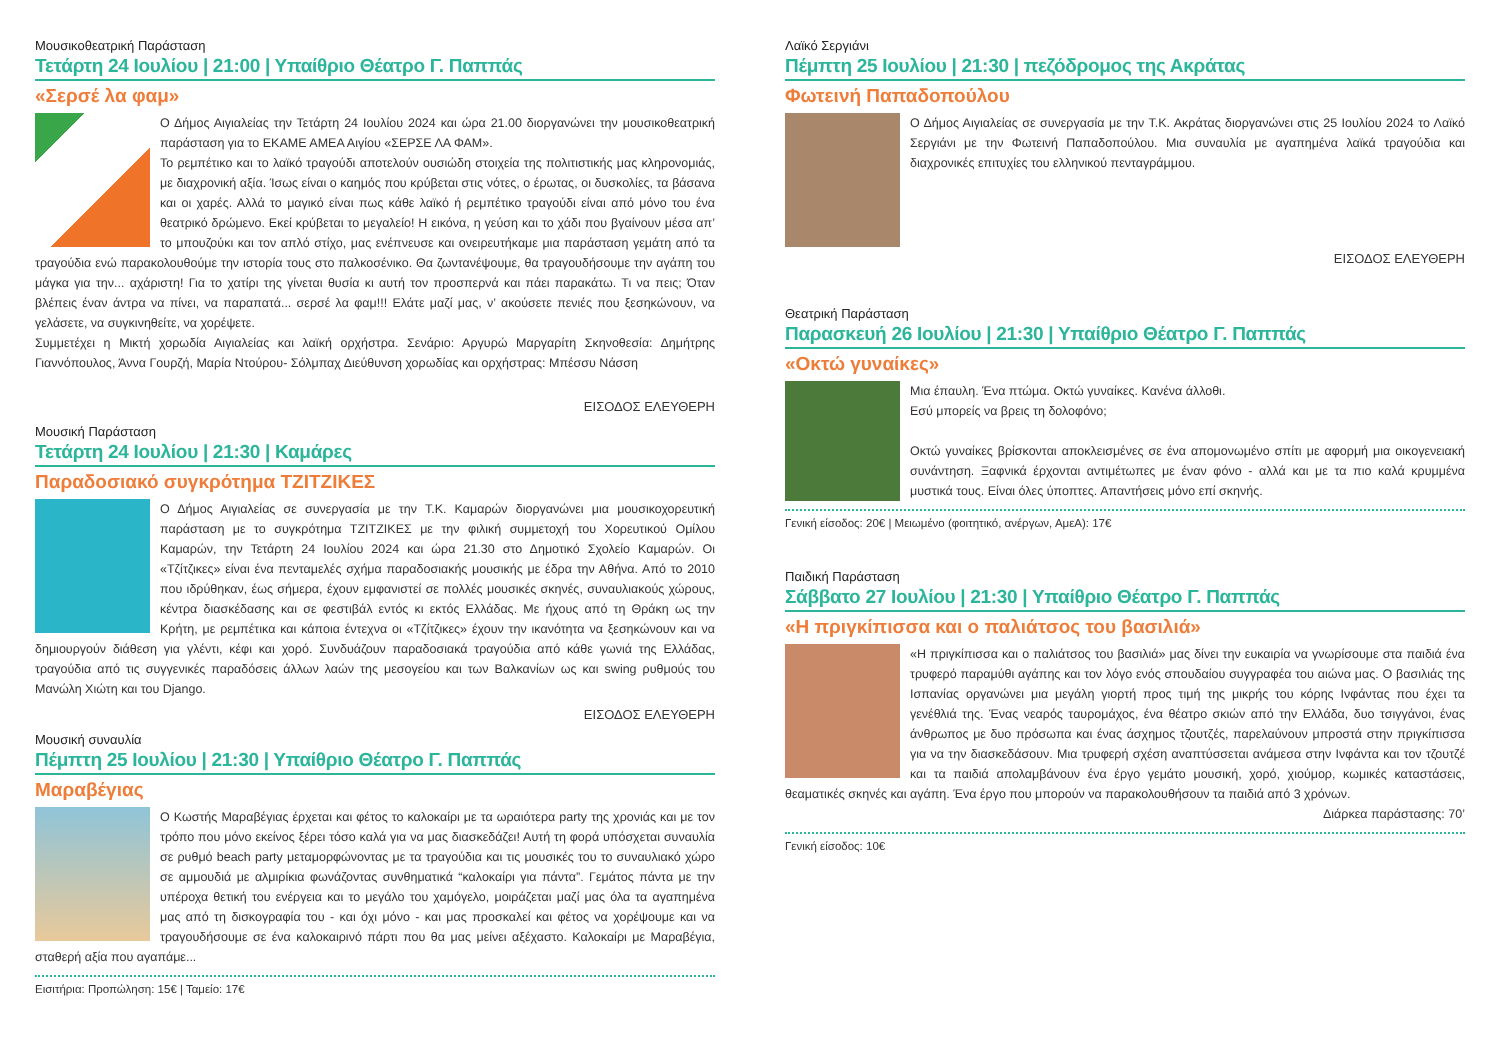Μουσικοθεατρική Παράσταση
Τετάρτη 24 Ιουλίου | 21:00 | Υπαίθριο Θέατρο Γ. Παππάς
«Σερσέ λα φαμ»
Ο Δήμος Αιγιαλείας την Τετάρτη 24 Ιουλίου 2024 και ώρα 21.00 διοργανώνει την μουσικοθεατρική παράσταση για το ΕΚΑΜΕ ΑΜΕΑ Αιγίου «ΣΕΡΣΕ ΛΑ ΦΑΜ».
Το ρεμπέτικο και το λαϊκό τραγούδι αποτελούν ουσιώδη στοιχεία της πολιτιστικής μας κληρονομιάς, με διαχρονική αξία. Ίσως είναι ο καημός που κρύβεται στις νότες, ο έρωτας, οι δυσκολίες, τα βάσανα και οι χαρές. Αλλά το μαγικό είναι πως κάθε λαϊκό ή ρεμπέτικο τραγούδι είναι από μόνο του ένα θεατρικό δρώμενο. Εκεί κρύβεται το μεγαλείο! Η εικόνα, η γεύση και το χάδι που βγαίνουν μέσα απ’ το μπουζούκι και τον απλό στίχο, μας ενέπνευσε και ονειρευτήκαμε μια παράσταση γεμάτη από τα τραγούδια ενώ παρακολουθούμε την ιστορία τους στο παλκοσένικο. Θα ζωντανέψουμε, θα τραγουδήσουμε την αγάπη του μάγκα για την... αχάριστη! Για το χατίρι της γίνεται θυσία κι αυτή τον προσπερνά και πάει παρακάτω. Τι να πεις; Όταν βλέπεις έναν άντρα να πίνει, να παραπατά... σερσέ λα φαμ!!! Ελάτε μαζί μας, ν’ ακούσετε πενιές που ξεσηκώνουν, να γελάσετε, να συγκινηθείτε, να χορέψετε.
Συμμετέχει η Μικτή χορωδία Αιγιαλείας και λαϊκή ορχήστρα. Σενάριο: Αργυρώ Μαργαρίτη Σκηνοθεσία: Δημήτρης Γιαννόπουλος, Άννα Γουρζή, Μαρία Ντούρου- Σόλμπαχ Διεύθυνση χορωδίας και ορχήστρας: Μπέσσυ Νάσση
ΕΙΣΟΔΟΣ ΕΛΕΥΘΕΡΗ
Μουσική Παράσταση
Τετάρτη 24 Ιουλίου | 21:30 | Καμάρες
Παραδοσιακό συγκρότημα ΤΖΙΤΖΙΚΕΣ
Ο Δήμος Αιγιαλείας σε συνεργασία με την Τ.Κ. Καμαρών διοργανώνει μια μουσικοχορευτική παράσταση με το συγκρότημα ΤΖΙΤΖΙΚΕΣ με την φιλική συμμετοχή του Χορευτικού Ομίλου Καμαρών, την Τετάρτη 24 Ιουλίου 2024 και ώρα 21.30 στο Δημοτικό Σχολείο Καμαρών. Οι «Τζίτζικες» είναι ένα πενταμελές σχήμα παραδοσιακής μουσικής με έδρα την Αθήνα. Από το 2010 που ιδρύθηκαν, έως σήμερα, έχουν εμφανιστεί σε πολλές μουσικές σκηνές, συναυλιακούς χώρους, κέντρα διασκέδασης και σε φεστιβάλ εντός κι εκτός Ελλάδας. Με ήχους από τη Θράκη ως την Κρήτη, με ρεμπέτικα και κάποια έντεχνα οι «Τζίτζικες» έχουν την ικανότητα να ξεσηκώνουν και να δημιουργούν διάθεση για γλέντι, κέφι και χορό. Συνδυάζουν παραδοσιακά τραγούδια από κάθε γωνιά της Ελλάδας, τραγούδια από τις συγγενικές παραδόσεις άλλων λαών της μεσογείου και των Βαλκανίων ως και swing ρυθμούς του Μανώλη Χιώτη και του Django.
ΕΙΣΟΔΟΣ ΕΛΕΥΘΕΡΗ
Μουσική συναυλία
Πέμπτη 25 Ιουλίου | 21:30 | Υπαίθριο Θέατρο Γ. Παππάς
Μαραβέγιας
Ο Κωστής Μαραβέγιας έρχεται και φέτος το καλοκαίρι με τα ωραιότερα party της χρονιάς και με τον τρόπο που μόνο εκείνος ξέρει τόσο καλά για να μας διασκεδάζει! Αυτή τη φορά υπόσχεται συναυλία σε ρυθμό beach party μεταμορφώνοντας με τα τραγούδια και τις μουσικές του το συναυλιακό χώρο σε αμμουδιά με αλμιρίκια φωνάζοντας συνθηματικά “καλοκαίρι για πάντα”. Γεμάτος πάντα με την υπέροχα θετική του ενέργεια και το μεγάλο του χαμόγελο, μοιράζεται μαζί μας όλα τα αγαπημένα μας από τη δισκογραφία του - και όχι μόνο - και μας προσκαλεί και φέτος να χορέψουμε και να τραγουδήσουμε σε ένα καλοκαιρινό πάρτι που θα μας μείνει αξέχαστο. Καλοκαίρι με Μαραβέγια, σταθερή αξία που αγαπάμε...
Εισιτήρια: Προπώληση: 15€ | Ταμείο: 17€
Λαϊκό Σεργιάνι
Πέμπτη 25 Ιουλίου | 21:30 | πεζόδρομος της Ακράτας
Φωτεινή Παπαδοπούλου
Ο Δήμος Αιγιαλείας σε συνεργασία με την Τ.Κ. Ακράτας διοργανώνει στις 25 Ιουλίου 2024 το Λαϊκό Σεργιάνι με την Φωτεινή Παπαδοπούλου. Μια συναυλία με αγαπημένα λαϊκά τραγούδια και διαχρονικές επιτυχίες του ελληνικού πενταγράμμου.
ΕΙΣΟΔΟΣ ΕΛΕΥΘΕΡΗ
Θεατρική Παράσταση
Παρασκευή 26 Ιουλίου | 21:30 | Υπαίθριο Θέατρο Γ. Παππάς
«Οκτώ γυναίκες»
Μια έπαυλη. Ένα πτώμα. Οκτώ γυναίκες. Κανένα άλλοθι.
Εσύ μπορείς να βρεις τη δολοφόνο;
Οκτώ γυναίκες βρίσκονται αποκλεισμένες σε ένα απομονωμένο σπίτι με αφορμή μια οικογενειακή συνάντηση. Ξαφνικά έρχονται αντιμέτωπες με έναν φόνο - αλλά και με τα πιο καλά κρυμμένα μυστικά τους. Είναι όλες ύποπτες. Απαντήσεις μόνο επί σκηνής.
Γενική είσοδος: 20€ | Μειωμένο (φοιτητικό, ανέργων, ΑμεΑ): 17€
Παιδική Παράσταση
Σάββατο 27 Ιουλίου | 21:30 | Υπαίθριο Θέατρο Γ. Παππάς
«Η πριγκίπισσα και ο παλιάτσος του βασιλιά»
«Η πριγκίπισσα και ο παλιάτσος του βασιλιά» μας δίνει την ευκαιρία να γνωρίσουμε στα παιδιά ένα τρυφερό παραμύθι αγάπης και τον λόγο ενός σπουδαίου συγγραφέα του αιώνα μας. Ο βασιλιάς της Ισπανίας οργανώνει μια μεγάλη γιορτή προς τιμή της μικρής του κόρης Ινφάντας που έχει τα γενέθλιά της. Ένας νεαρός ταυρομάχος, ένα θέατρο σκιών από την Ελλάδα, δυο τσιγγάνοι, ένας άνθρωπος με δυο πρόσωπα και ένας άσχημος τζουτζές, παρελαύνουν μπροστά στην πριγκίπισσα για να την διασκεδάσουν. Μια τρυφερή σχέση αναπτύσσεται ανάμεσα στην Ινφάντα και τον τζουτζέ και τα παιδιά απολαμβάνουν ένα έργο γεμάτο μουσική, χορό, χιούμορ, κωμικές καταστάσεις, θεαματικές σκηνές και αγάπη. Ένα έργο που μπορούν να παρακολουθήσουν τα παιδιά από 3 χρόνων.
Διάρκεα παράστασης: 70’
Γενική είσοδος: 10€